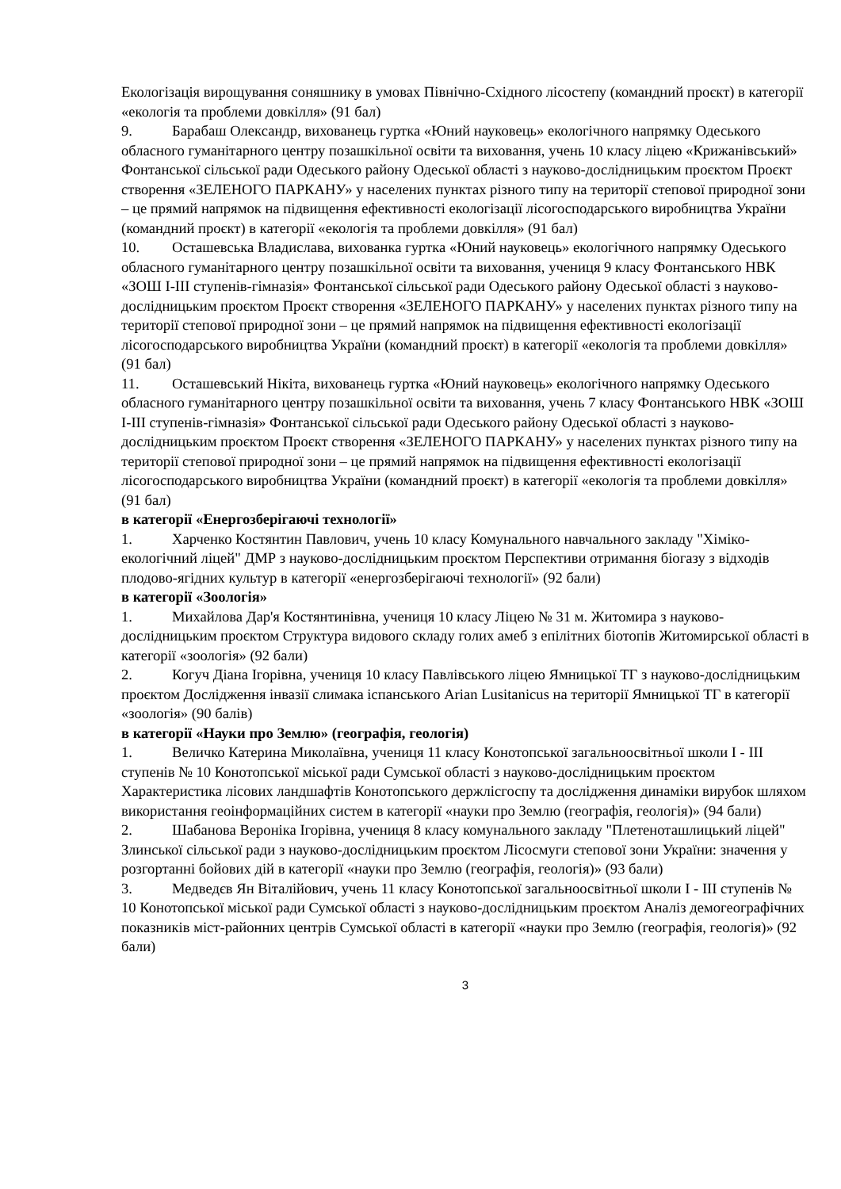Екологізація вирощування соняшнику в умовах Північно-Східного лісостепу (командний проєкт) в категорії «екологія та проблеми довкілля» (91 бал)
9. Барабаш Олександр, вихованець гуртка «Юний науковець» екологічного напрямку Одеського обласного гуманітарного центру позашкільної освіти та виховання, учень 10 класу ліцею «Крижанівський» Фонтанської сільської ради Одеського району Одеської області з науково-дослідницьким проєктом Проєкт створення «ЗЕЛЕНОГО ПАРКАНУ» у населених пунктах різного типу на території степової природної зони – це прямий напрямок на підвищення ефективності екологізації лісогосподарського виробництва України (командний проєкт) в категорії «екологія та проблеми довкілля» (91 бал)
10. Осташевська Владислава, вихованка гуртка «Юний науковець» екологічного напрямку Одеського обласного гуманітарного центру позашкільної освіти та виховання, учениця 9 класу Фонтанського НВК «ЗОШ І-ІІІ ступенів-гімназія» Фонтанської сільської ради Одеського району Одеської області з науково-дослідницьким проєктом Проєкт створення «ЗЕЛЕНОГО ПАРКАНУ» у населених пунктах різного типу на території степової природної зони – це прямий напрямок на підвищення ефективності екологізації лісогосподарського виробництва України (командний проєкт) в категорії «екологія та проблеми довкілля» (91 бал)
11. Осташевський Нікіта, вихованець гуртка «Юний науковець» екологічного напрямку Одеського обласного гуманітарного центру позашкільної освіти та виховання, учень 7 класу Фонтанського НВК «ЗОШ І-ІІІ ступенів-гімназія» Фонтанської сільської ради Одеського району Одеської області з науково-дослідницьким проєктом Проєкт створення «ЗЕЛЕНОГО ПАРКАНУ» у населених пунктах різного типу на території степової природної зони – це прямий напрямок на підвищення ефективності екологізації лісогосподарського виробництва України (командний проєкт) в категорії «екологія та проблеми довкілля» (91 бал)
в категорії «Енергозберігаючі технології»
1. Харченко Костянтин Павлович, учень 10 класу Комунального навчального закладу "Хіміко-екологічний ліцей" ДМР з науково-дослідницьким проєктом Перспективи отримання біогазу з відходів плодово-ягідних культур в категорії «енергозберігаючі технології» (92 бали)
в категорії «Зоологія»
1. Михайлова Дар'я Костянтинівна, учениця 10 класу Ліцею № 31 м. Житомира з науково-дослідницьким проєктом Структура видового складу голих амеб з епілітних біотопів Житомирської області в категорії «зоологія» (92 бали)
2. Когуч Діана Ігорівна, учениця 10 класу Павлівського ліцею Ямницької ТГ з науково-дослідницьким проєктом Дослідження інвазії слимака іспанського Arian Lusitanicus на території Ямницької ТГ в категорії «зоологія» (90 балів)
в категорії «Науки про Землю» (географія, геологія)
1. Величко Катерина Миколаївна, учениця 11 класу Конотопської загальноосвітньої школи І - ІІІ ступенів № 10 Конотопської міської ради Сумської області з науково-дослідницьким проєктом Характеристика лісових ландшафтів Конотопського держлісгоспу та дослідження динаміки вирубок шляхом використання геоінформаційних систем в категорії «науки про Землю (географія, геологія)» (94 бали)
2. Шабанова Вероніка Ігорівна, учениця 8 класу комунального закладу "Плетеноташлицький ліцей" Злинської сільської ради з науково-дослідницьким проєктом Лісосмуги степової зони України: значення у розгортанні бойових дій в категорії «науки про Землю (географія, геологія)» (93 бали)
3. Медведєв Ян Віталійович, учень 11 класу Конотопської загальноосвітньої школи І - ІІІ ступенів № 10 Конотопської міської ради Сумської області з науково-дослідницьким проєктом Аналіз демогеографічних показників міст-районних центрів Сумської області в категорії «науки про Землю (географія, геологія)» (92 бали)
3